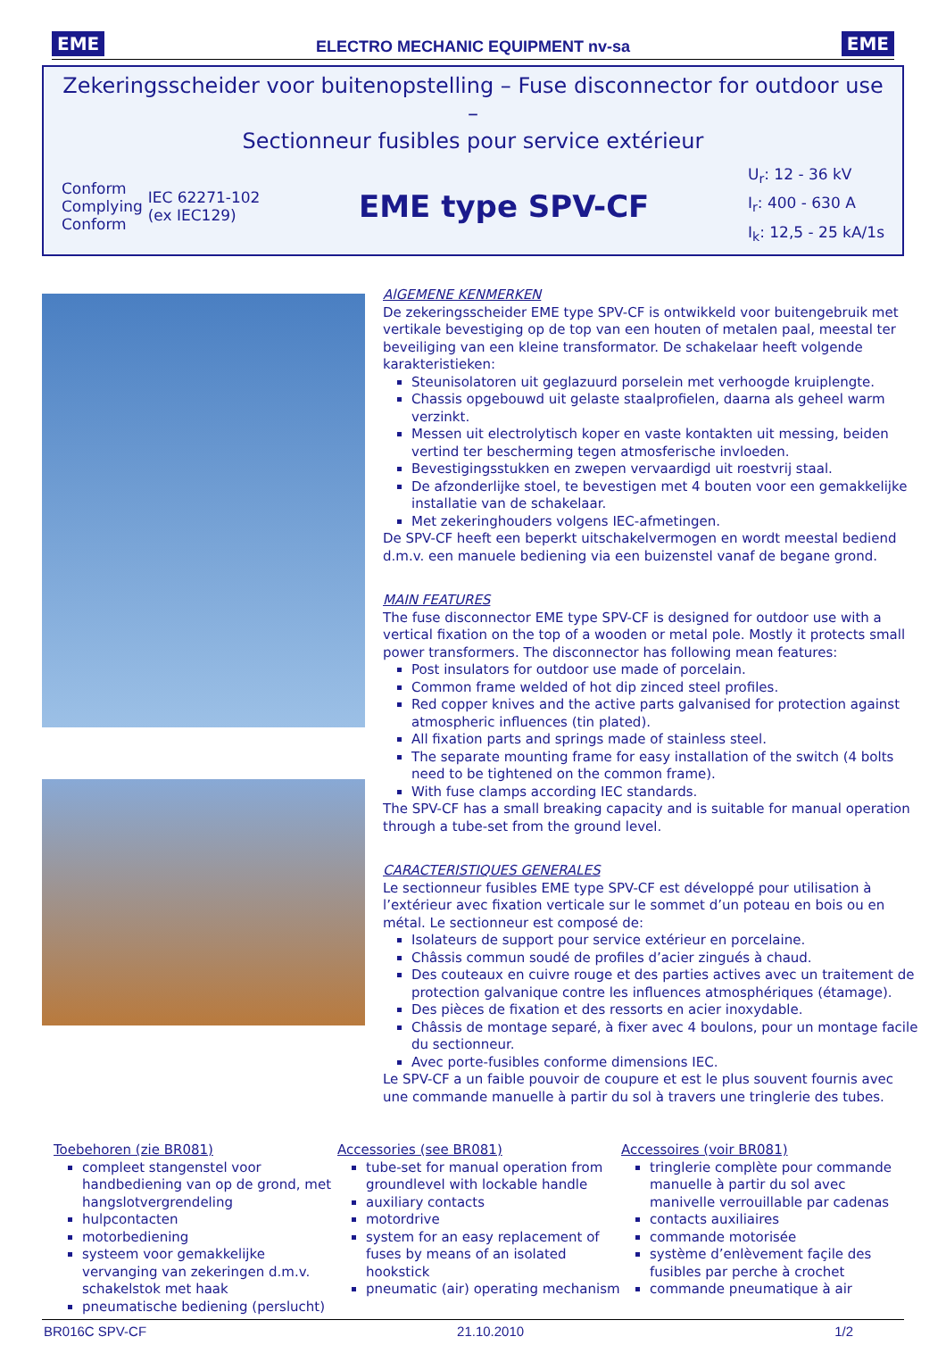EME ELECTRO MECHANIC EQUIPMENT nv-sa EME
Zekeringsscheider voor buitenopstelling – Fuse disconnector for outdoor use –
Sectionneur fusibles pour service extérieur
Conform
Complying
Conform
IEC 62271-102
(ex IEC129)
EME type SPV-CF
U<sub>r</sub>: 12 - 36 kV
I<sub>r</sub>: 400 - 630 A
I<sub>k</sub>: 12,5 - 25 kA/1s
AlGEMENE KENMERKEN
De zekeringsscheider EME type SPV-CF is ontwikkeld voor buitengebruik met vertikale bevestiging op de top van een houten of metalen paal, meestal ter beveiliging van een kleine transformator. De schakelaar heeft volgende karakteristieken:
Steunisolatoren uit geglazuurd porselein met verhoogde kruiplengte.
Chassis opgebouwd uit gelaste staalprofielen, daarna als geheel warm verzinkt.
Messen uit electrolytisch koper en vaste kontakten uit messing, beiden vertind ter bescherming tegen atmosferische invloeden.
Bevestigingsstukken en zwepen vervaardigd uit roestvrij staal.
De afzonderlijke stoel, te bevestigen met 4 bouten voor een gemakkelijke installatie van de schakelaar.
Met zekeringhouders volgens IEC-afmetingen.
De SPV-CF heeft een beperkt uitschakelvermogen en wordt meestal bediend d.m.v. een manuele bediening via een buizenstel vanaf de begane grond.
MAIN FEATURES
The fuse disconnector EME type SPV-CF is designed for outdoor use with a vertical fixation on the top of a wooden or metal pole. Mostly it protects small power transformers. The disconnector has following mean features:
Post insulators for outdoor use made of porcelain.
Common frame welded of hot dip zinced steel profiles.
Red copper knives and the active parts galvanised for protection against atmospheric influences (tin plated).
All fixation parts and springs made of stainless steel.
The separate mounting frame for easy installation of the switch (4 bolts need to be tightened on the common frame).
With fuse clamps according IEC standards.
The SPV-CF has a small breaking capacity and is suitable for manual operation through a tube-set from the ground level.
CARACTERISTIQUES GENERALES
Le sectionneur fusibles EME type SPV-CF est développé pour utilisation à l’extérieur avec fixation verticale sur le sommet d’un poteau en bois ou en métal. Le sectionneur est composé de:
Isolateurs de support pour service extérieur en porcelaine.
Châssis commun soudé de profiles d’acier zingués à chaud.
Des couteaux en cuivre rouge et des parties actives avec un traitement de protection galvanique contre les influences atmosphériques (étamage).
Des pièces de fixation et des ressorts en acier inoxydable.
Châssis de montage separé, à fixer avec 4 boulons, pour un montage facile du sectionneur.
Avec porte-fusibles conforme dimensions IEC.
Le SPV-CF a un faible pouvoir de coupure et est le plus souvent fournis avec une commande manuelle à partir du sol à travers une tringlerie des tubes.
Toebehoren (zie BR081)
compleet stangenstel voor handbediening van op de grond, met hangslotvergrendeling
hulpcontacten
motorbediening
systeem voor gemakkelijke vervanging van zekeringen d.m.v. schakelstok met haak
pneumatische bediening (perslucht)
Accessories (see BR081)
tube-set for manual operation from groundlevel with lockable handle
auxiliary contacts
motordrive
system for an easy replacement of fuses by means of an isolated hookstick
pneumatic (air) operating mechanism
Accessoires (voir BR081)
tringlerie complète pour commande manuelle à partir du sol avec manivelle verrouillable par cadenas
contacts auxiliaires
commande motorisée
système d’enlèvement façile des fusibles par perche à crochet
commande pneumatique à air
BR016C SPV-CF 21.10.2010 1/2